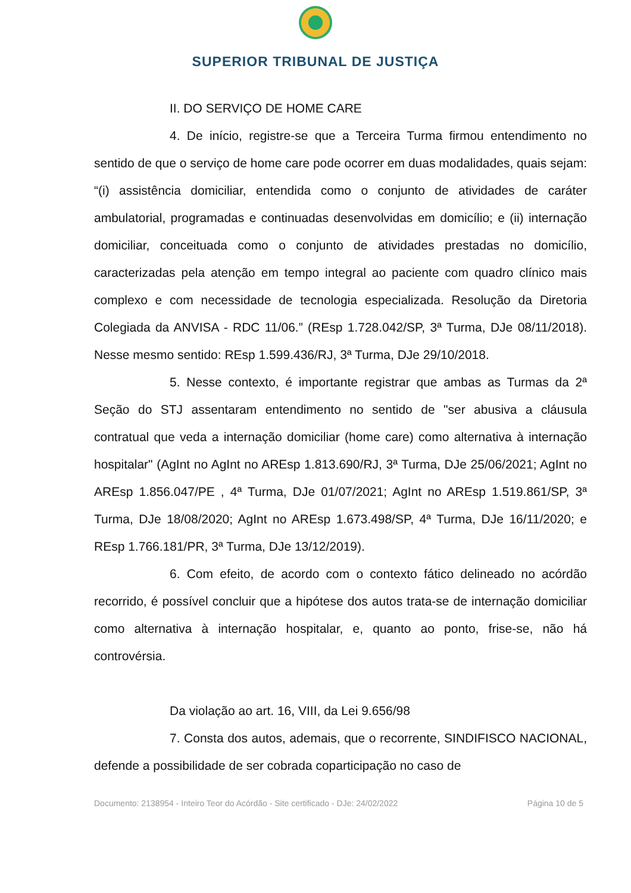SUPERIOR TRIBUNAL DE JUSTIÇA
II. DO SERVIÇO DE HOME CARE
4. De início, registre-se que a Terceira Turma firmou entendimento no sentido de que o serviço de home care pode ocorrer em duas modalidades, quais sejam: “(i) assistência domiciliar, entendida como o conjunto de atividades de caráter ambulatorial, programadas e continuadas desenvolvidas em domicílio; e (ii) internação domiciliar, conceituada como o conjunto de atividades prestadas no domicílio, caracterizadas pela atenção em tempo integral ao paciente com quadro clínico mais complexo e com necessidade de tecnologia especializada. Resolução da Diretoria Colegiada da ANVISA - RDC 11/06.” (REsp 1.728.042/SP, 3ª Turma, DJe 08/11/2018). Nesse mesmo sentido: REsp 1.599.436/RJ, 3ª Turma, DJe 29/10/2018.
5. Nesse contexto, é importante registrar que ambas as Turmas da 2ª Seção do STJ assentaram entendimento no sentido de "ser abusiva a cláusula contratual que veda a internação domiciliar (home care) como alternativa à internação hospitalar" (AgInt no AgInt no AREsp 1.813.690/RJ, 3ª Turma, DJe 25/06/2021; AgInt no AREsp 1.856.047/PE , 4ª Turma, DJe 01/07/2021; AgInt no AREsp 1.519.861/SP, 3ª Turma, DJe 18/08/2020; AgInt no AREsp 1.673.498/SP, 4ª Turma, DJe 16/11/2020; e REsp 1.766.181/PR, 3ª Turma, DJe 13/12/2019).
6. Com efeito, de acordo com o contexto fático delineado no acórdão recorrido, é possível concluir que a hipótese dos autos trata-se de internação domiciliar como alternativa à internação hospitalar, e, quanto ao ponto, frise-se, não há controvérsia.
Da violação ao art. 16, VIII, da Lei 9.656/98
7. Consta dos autos, ademais, que o recorrente, SINDIFISCO NACIONAL, defende a possibilidade de ser cobrada coparticipação no caso de
Documento: 2138954 - Inteiro Teor do Acórdão - Site certificado - DJe: 24/02/2022 Página 10 de 5